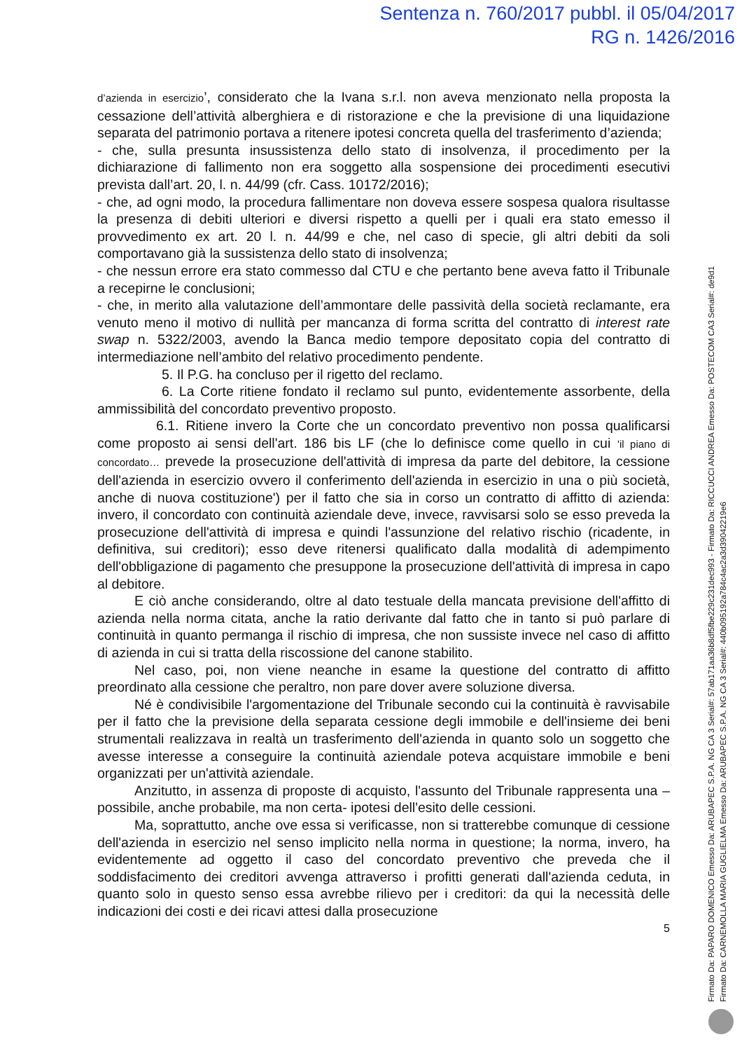Sentenza n. 760/2017 pubbl. il 05/04/2017
RG n. 1426/2016
d’azienda in esercizio’, considerato che la Ivana s.r.l. non aveva menzionato nella proposta la cessazione dell’attività alberghiera e di ristorazione e che la previsione di una liquidazione separata del patrimonio portava a ritenere ipotesi concreta quella del trasferimento d’azienda;
- che, sulla presunta insussistenza dello stato di insolvenza, il procedimento per la dichiarazione di fallimento non era soggetto alla sospensione dei procedimenti esecutivi prevista dall’art. 20, l. n. 44/99 (cfr. Cass. 10172/2016);
- che, ad ogni modo, la procedura fallimentare non doveva essere sospesa qualora risultasse la presenza di debiti ulteriori e diversi rispetto a quelli per i quali era stato emesso il provvedimento ex art. 20 l. n. 44/99 e che, nel caso di specie, gli altri debiti da soli comportavano già la sussistenza dello stato di insolvenza;
- che nessun errore era stato commesso dal CTU e che pertanto bene aveva fatto il Tribunale a recepirne le conclusioni;
- che, in merito alla valutazione dell’ammontare delle passività della società reclamante, era venuto meno il motivo di nullità per mancanza di forma scritta del contratto di interest rate swap n. 5322/2003, avendo la Banca medio tempore depositato copia del contratto di intermediazione nell’ambito del relativo procedimento pendente.
5. Il P.G. ha concluso per il rigetto del reclamo.
6. La Corte ritiene fondato il reclamo sul punto, evidentemente assorbente, della ammissibilità del concordato preventivo proposto.
6.1. Ritiene invero la Corte che un concordato preventivo non possa qualificarsi come proposto ai sensi dell'art. 186 bis LF (che lo definisce come quello in cui 'il piano di concordato… prevede la prosecuzione dell'attività di impresa da parte del debitore, la cessione dell'azienda in esercizio ovvero il conferimento dell'azienda in esercizio in una o più società, anche di nuova costituzione') per il fatto che sia in corso un contratto di affitto di azienda: invero, il concordato con continuità aziendale deve, invece, ravvisarsi solo se esso preveda la prosecuzione dell'attività di impresa e quindi l'assunzione del relativo rischio (ricadente, in definitiva, sui creditori); esso deve ritenersi qualificato dalla modalità di adempimento dell'obbligazione di pagamento che presuppone la prosecuzione dell'attività di impresa in capo al debitore.
E ciò anche considerando, oltre al dato testuale della mancata previsione dell'affitto di azienda nella norma citata, anche la ratio derivante dal fatto che in tanto si può parlare di continuità in quanto permanga il rischio di impresa, che non sussiste invece nel caso di affitto di azienda in cui si tratta della riscossione del canone stabilito.
Nel caso, poi, non viene neanche in esame la questione del contratto di affitto preordinato alla cessione che peraltro, non pare dover avere soluzione diversa.
Né è condivisibile l'argomentazione del Tribunale secondo cui la continuità è ravvisabile per il fatto che la previsione della separata cessione degli immobile e dell'insieme dei beni strumentali realizzava in realtà un trasferimento dell'azienda in quanto solo un soggetto che avesse interesse a conseguire la continuità aziendale poteva acquistare immobile e beni organizzati per un'attività aziendale.
Anzitutto, in assenza di proposte di acquisto, l'assunto del Tribunale rappresenta una –possibile, anche probabile, ma non certa- ipotesi dell'esito delle cessioni.
Ma, soprattutto, anche ove essa si verificasse, non si tratterebbe comunque di cessione dell'azienda in esercizio nel senso implicito nella norma in questione; la norma, invero, ha evidentemente ad oggetto il caso del concordato preventivo che preveda che il soddisfacimento dei creditori avvenga attraverso i profitti generati dall'azienda ceduta, in quanto solo in questo senso essa avrebbe rilievo per i creditori: da qui la necessità delle indicazioni dei costi e dei ricavi attesi dalla prosecuzione
5
Firmato Da: PAPARO DOMENICO Emesso Da: ARUBAPEC S.P.A. NG CA 3 Serial#: 57ab171aa36b8df5fbe229c231dec993 - Firmato Da: RICCUCCI ANDREA Emesso Da: POSTECOM CA3 Serial#: de9d1
Firmato Da: CARNEMOLLA MARIA GUGLIELMA Emesso Da: ARUBAPEC S.P.A. NG CA 3 Serial#: 440b095192a784c4ac2a3d3904221​9e6